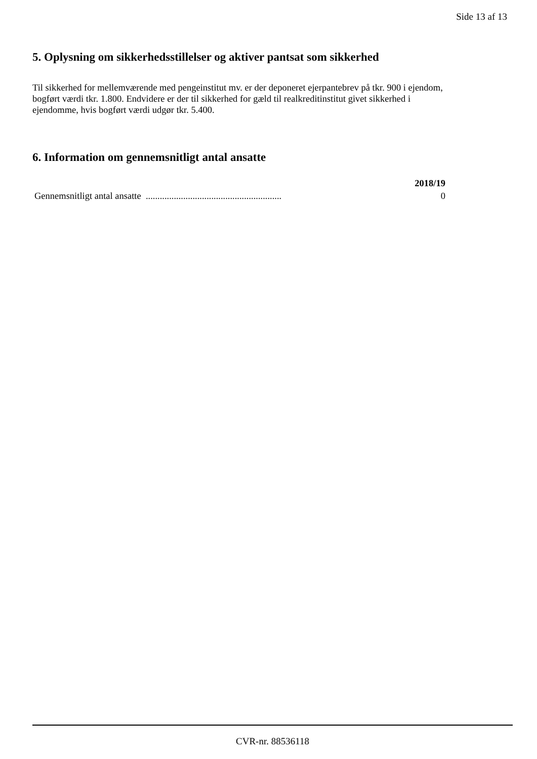Side 13 af 13
5. Oplysning om sikkerhedsstillelser og aktiver pantsat som sikkerhed
Til sikkerhed for mellemværende med pengeinstitut mv. er der deponeret ejerpantebrev på tkr. 900 i ejendom, bogført værdi tkr. 1.800. Endvidere er der til sikkerhed for gæld til realkreditinstitut givet sikkerhed i ejendomme, hvis bogført værdi udgør tkr. 5.400.
6. Information om gennemsnitligt antal ansatte
| | 2018/19 |
| --- | --- |
| Gennemsnitligt antal ansatte .......................................................... | 0 |
CVR-nr. 88536118